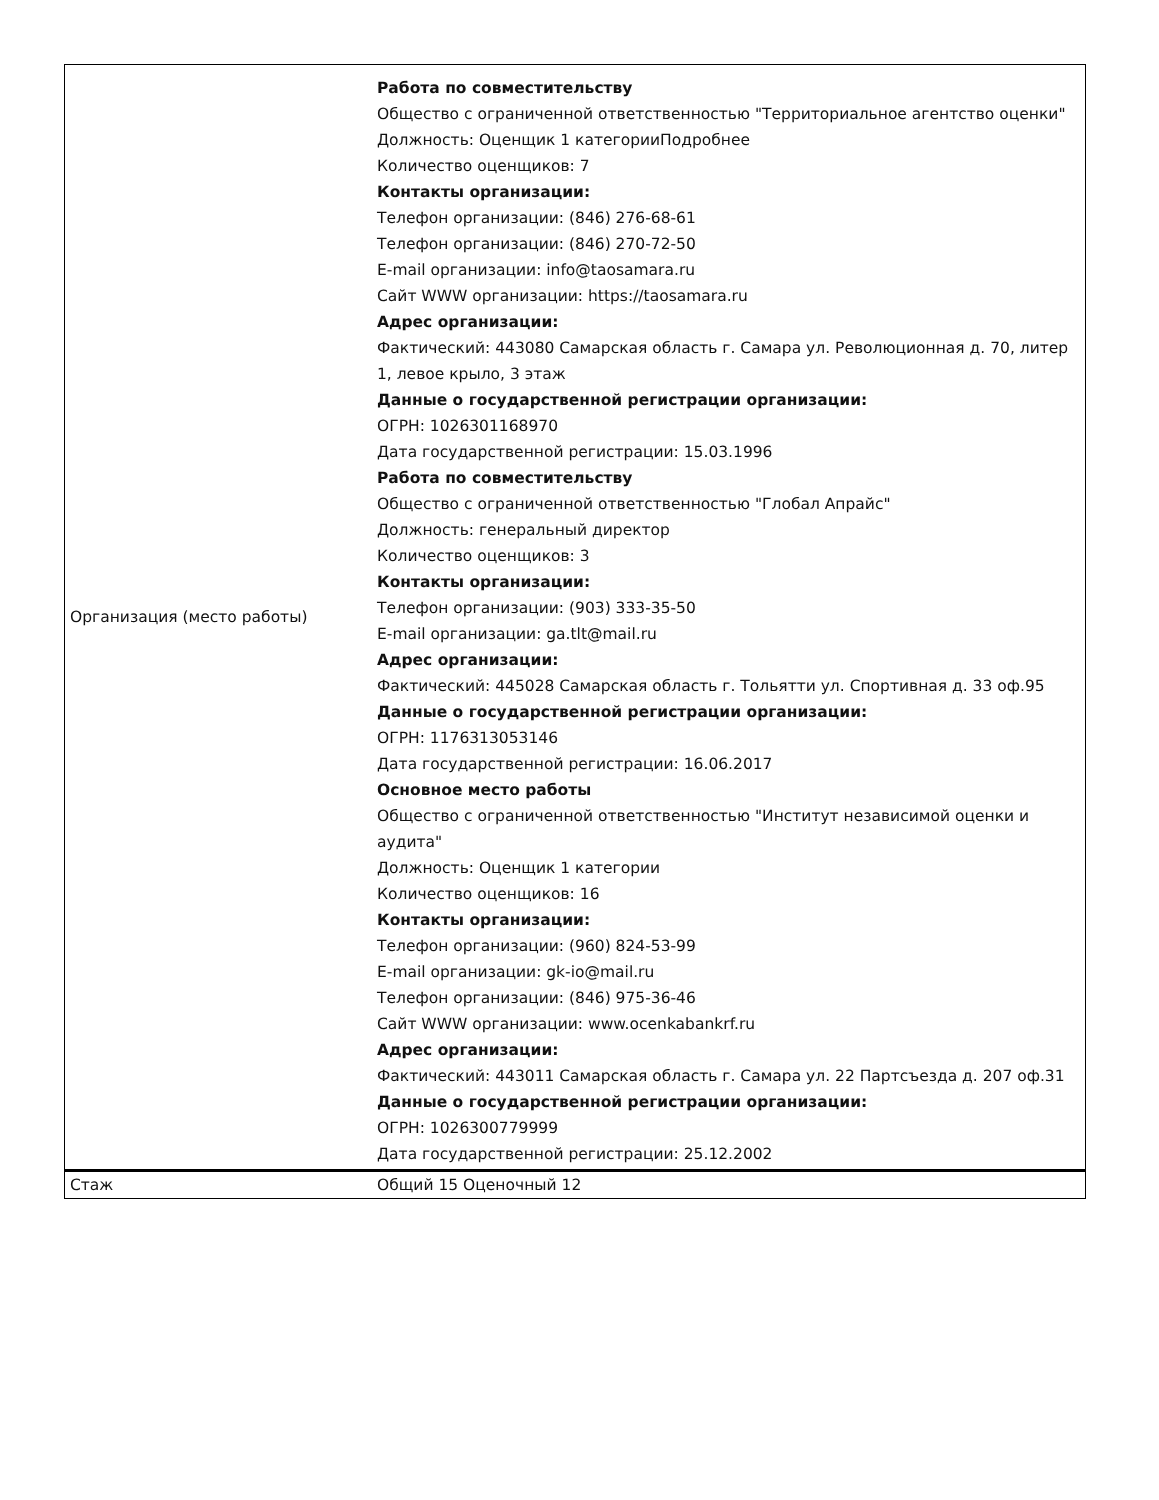| Организация (место работы) | Работа по совместительству Общество с ограниченной ответственностью "Территориальное агентство оценки" Должность: Оценщик 1 категорииПодробнее Количество оценщиков: 7 Контакты организации: Телефон организации: (846) 276-68-61 Телефон организации: (846) 270-72-50 E-mail организации: info@taosamara.ru Сайт WWW организации: https://taosamara.ru Адрес организации: Фактический: 443080 Самарская область г. Самара ул. Революционная д. 70, литер 1, левое крыло, 3 этаж Данные о государственной регистрации организации: ОГРН: 1026301168970 Дата государственной регистрации: 15.03.1996 Работа по совместительству Общество с ограниченной ответственностью "Глобал Апрайс" Должность: генеральный директор Количество оценщиков: 3 Контакты организации: Телефон организации: (903) 333-35-50 E-mail организации: ga.tlt@mail.ru Адрес организации: Фактический: 445028 Самарская область г. Тольятти ул. Спортивная д. 33 оф.95 Данные о государственной регистрации организации: ОГРН: 1176313053146 Дата государственной регистрации: 16.06.2017 Основное место работы Общество с ограниченной ответственностью "Институт независимой оценки и аудита" Должность: Оценщик 1 категории Количество оценщиков: 16 Контакты организации: Телефон организации: (960) 824-53-99 E-mail организации: gk-io@mail.ru Телефон организации: (846) 975-36-46 Сайт WWW организации: www.ocenkabankrf.ru Адрес организации: Фактический: 443011 Самарская область г. Самара ул. 22 Партсъезда д. 207 оф.31 Данные о государственной регистрации организации: ОГРН: 1026300779999 Дата государственной регистрации: 25.12.2002 |
| Стаж | Общий 15 Оценочный 12 |